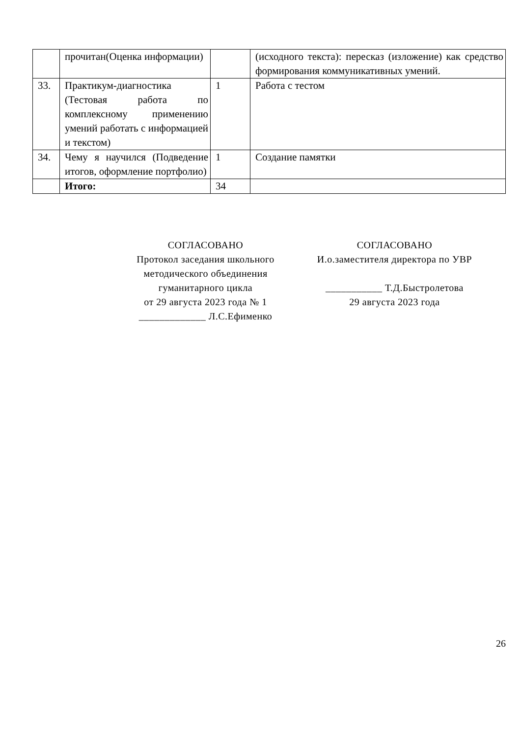| | прочитан(Оценка информации) | | (исходного текста): пересказ (изложение) как средство формирования коммуникативных умений. |
| 33. | Практикум-диагностика (Тестовая работа по комплексному применению умений работать с информацией и текстом) | 1 | Работа с тестом |
| 34. | Чему я научился (Подведение итогов, оформление портфолио) | 1 | Создание памятки |
| | Итого: | 34 | |
СОГЛАСОВАНО
Протокол заседания школьного методического объединения гуманитарного цикла
от 29 августа 2023 года № 1
_____________ Л.С.Ефименко
СОГЛАСОВАНО
И.о.заместителя директора по УВР
___________ Т.Д.Быстролетова
29 августа 2023 года
26